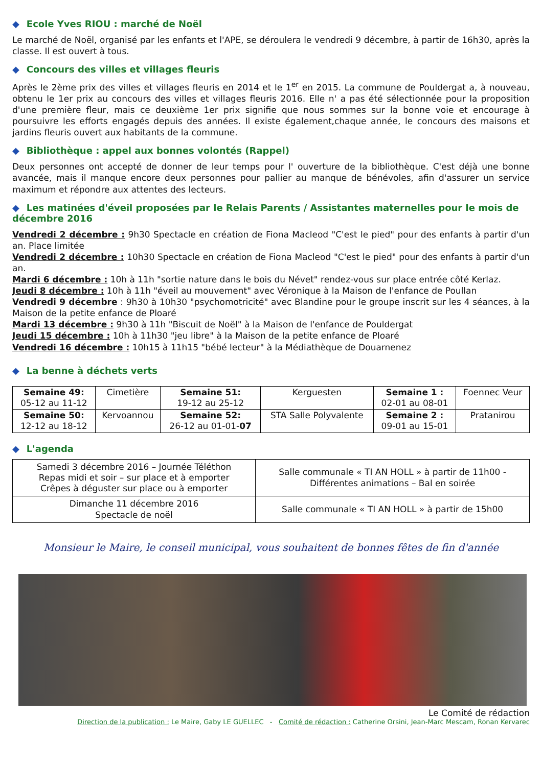◆ Ecole Yves RIOU : marché de Noël
Le marché de Noël, organisé par les enfants et l'APE, se déroulera le vendredi 9 décembre, à partir de 16h30, après la classe. Il est ouvert à tous.
◆ Concours des villes et villages fleuris
Après le 2ème prix des villes et villages fleuris en 2014 et le 1<sup>er</sup> en 2015. La commune de Pouldergat a, à nouveau, obtenu le 1er prix au concours des villes et villages fleuris 2016. Elle n' a pas été sélectionnée pour la proposition d'une première fleur, mais ce deuxième 1er prix signifie que nous sommes sur la bonne voie et encourage à poursuivre les efforts engagés depuis des années. Il existe également,chaque année, le concours des maisons et jardins fleuris ouvert aux habitants de la commune.
◆ Bibliothèque : appel aux bonnes volontés (Rappel)
Deux personnes ont accepté de donner de leur temps pour l' ouverture de la bibliothèque. C'est déjà une bonne avancée, mais il manque encore deux personnes pour pallier au manque de bénévoles, afin d'assurer un service maximum et répondre aux attentes des lecteurs.
◆ Les matinées d'éveil proposées par le Relais Parents / Assistantes maternelles pour le mois de décembre 2016
Vendredi 2 décembre : 9h30 Spectacle en création de Fiona Macleod "C'est le pied" pour des enfants à partir d'un an. Place limitée
Vendredi 2 décembre : 10h30 Spectacle en création de Fiona Macleod "C'est le pied" pour des enfants à partir d'un an.
Mardi 6 décembre : 10h à 11h "sortie nature dans le bois du Névet" rendez-vous sur place entrée côté Kerlaz.
Jeudi 8 décembre : 10h à 11h "éveil au mouvement" avec Véronique à la Maison de l'enfance de Poullan
Vendredi 9 décembre : 9h30 à 10h30 "psychomotricité" avec Blandine pour le groupe inscrit sur les 4 séances, à la Maison de la petite enfance de Ploaré
Mardi 13 décembre : 9h30 à 11h "Biscuit de Noël" à la Maison de l'enfance de Pouldergat
Jeudi 15 décembre : 10h à 11h30 "jeu libre" à la Maison de la petite enfance de Ploaré
Vendredi 16 décembre : 10h15 à 11h15 "bébé lecteur" à la Médiathèque de Douarnenez
◆ La benne à déchets verts
| Semaine 49: 05-12 au 11-12 | Cimetière | Semaine 51: 19-12 au 25-12 | Kerguesten | Semaine 1 : 02-01 au 08-01 | Foennec Veur |
| Semaine 50: 12-12 au 18-12 | Kervoannou | Semaine 52: 26-12 au 01-01- 07 | STA Salle Polyvalente | Semaine 2 : 09-01 au 15-01 | Pratanirou |
◆ L'agenda
| Samedi 3 décembre 2016 – Journée Téléthon Repas midi et soir – sur place et à emporter Crêpes à déguster sur place ou à emporter | Salle communale « TI AN HOLL » à partir de 11h00 - Différentes animations – Bal en soirée |
| Dimanche 11 décembre 2016 Spectacle de noël | Salle communale « TI AN HOLL » à partir de 15h00 |
Monsieur le Maire, le conseil municipal, vous souhaitent de bonnes fêtes de fin d'année
Le Comité de rédaction
Direction de la publication : Le Maire, Gaby LE GUELLEC - Comité de rédaction : Catherine Orsini, Jean-Marc Mescam, Ronan Kervarec